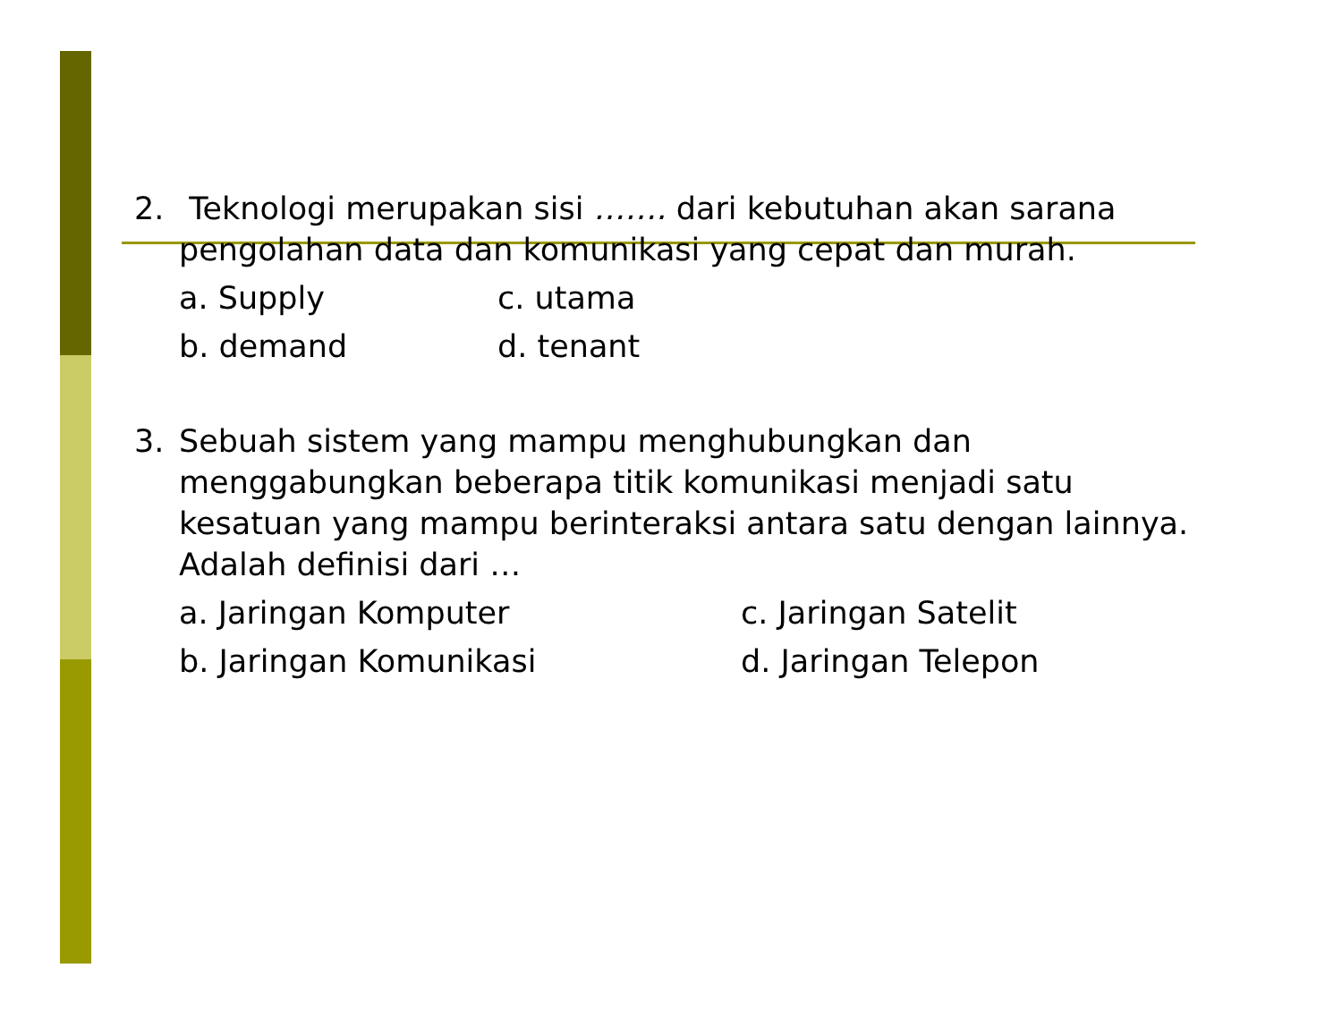2. Teknologi merupakan sisi ……. dari kebutuhan akan sarana pengolahan data dan komunikasi yang cepat dan murah.
a. Supply c. utama b. demand d. tenant
3. Sebuah sistem yang mampu menghubungkan dan menggabungkan beberapa titik komunikasi menjadi satu kesatuan yang mampu berinteraksi antara satu dengan lainnya. Adalah definisi dari …
a. Jaringan Komputer c. Jaringan Satelit b. Jaringan Komunikasi d. Jaringan Telepon